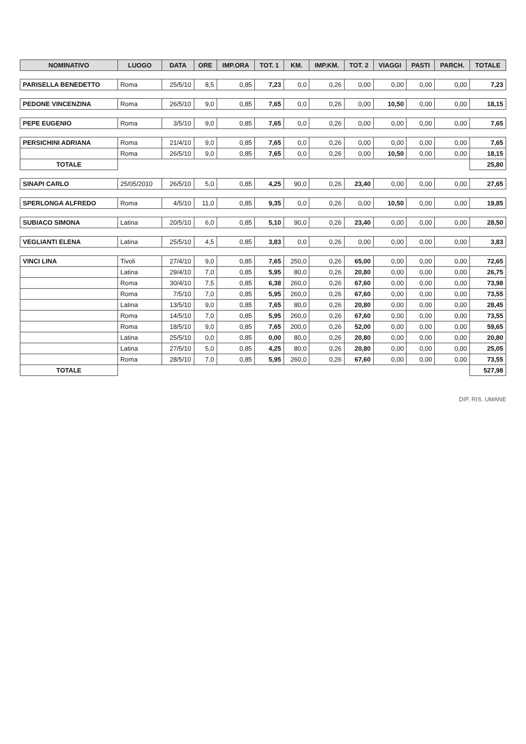| NOMINATIVO | LUOGO | DATA | ORE | IMP.ORA | TOT. 1 | KM. | IMP.KM. | TOT. 2 | VIAGGI | PASTI | PARCH. | TOTALE |
| --- | --- | --- | --- | --- | --- | --- | --- | --- | --- | --- | --- | --- |
| PARISELLA BENEDETTO | Roma | 25/5/10 | 8,5 | 0,85 | 7,23 | 0,0 | 0,26 | 0,00 | 0,00 | 0,00 | 0,00 | 7,23 |
| PEDONE VINCENZINA | Roma | 26/5/10 | 9,0 | 0,85 | 7,65 | 0,0 | 0,26 | 0,00 | 10,50 | 0,00 | 0,00 | 18,15 |
| PEPE EUGENIO | Roma | 3/5/10 | 9,0 | 0,85 | 7,65 | 0,0 | 0,26 | 0,00 | 0,00 | 0,00 | 0,00 | 7,65 |
| PERSICHINI ADRIANA | Roma | 21/4/10 | 9,0 | 0,85 | 7,65 | 0,0 | 0,26 | 0,00 | 0,00 | 0,00 | 0,00 | 7,65 |
| | Roma | 26/5/10 | 9,0 | 0,85 | 7,65 | 0,0 | 0,26 | 0,00 | 10,50 | 0,00 | 0,00 | 18,15 |
| TOTALE | | | | | | | | | | | | 25,80 |
| SINAPI CARLO | 25/05/2010 | 26/5/10 | 5,0 | 0,85 | 4,25 | 90,0 | 0,26 | 23,40 | 0,00 | 0,00 | 0,00 | 27,65 |
| SPERLONGA ALFREDO | Roma | 4/5/10 | 11,0 | 0,85 | 9,35 | 0,0 | 0,26 | 0,00 | 10,50 | 0,00 | 0,00 | 19,85 |
| SUBIACO SIMONA | Latina | 20/5/10 | 6,0 | 0,85 | 5,10 | 90,0 | 0,26 | 23,40 | 0,00 | 0,00 | 0,00 | 28,50 |
| VEGLIANTI ELENA | Latina | 25/5/10 | 4,5 | 0,85 | 3,83 | 0,0 | 0,26 | 0,00 | 0,00 | 0,00 | 0,00 | 3,83 |
| VINCI LINA | Tivoli | 27/4/10 | 9,0 | 0,85 | 7,65 | 250,0 | 0,26 | 65,00 | 0,00 | 0,00 | 0,00 | 72,65 |
| | Latina | 29/4/10 | 7,0 | 0,85 | 5,95 | 80,0 | 0,26 | 20,80 | 0,00 | 0,00 | 0,00 | 26,75 |
| | Roma | 30/4/10 | 7,5 | 0,85 | 6,38 | 260,0 | 0,26 | 67,60 | 0,00 | 0,00 | 0,00 | 73,98 |
| | Roma | 7/5/10 | 7,0 | 0,85 | 5,95 | 260,0 | 0,26 | 67,60 | 0,00 | 0,00 | 0,00 | 73,55 |
| | Latina | 13/5/10 | 9,0 | 0,85 | 7,65 | 80,0 | 0,26 | 20,80 | 0,00 | 0,00 | 0,00 | 28,45 |
| | Roma | 14/5/10 | 7,0 | 0,85 | 5,95 | 260,0 | 0,26 | 67,60 | 0,00 | 0,00 | 0,00 | 73,55 |
| | Roma | 18/5/10 | 9,0 | 0,85 | 7,65 | 200,0 | 0,26 | 52,00 | 0,00 | 0,00 | 0,00 | 59,65 |
| | Latina | 25/5/10 | 0,0 | 0,85 | 0,00 | 80,0 | 0,26 | 20,80 | 0,00 | 0,00 | 0,00 | 20,80 |
| | Latina | 27/5/10 | 5,0 | 0,85 | 4,25 | 80,0 | 0,26 | 20,80 | 0,00 | 0,00 | 0,00 | 25,05 |
| | Roma | 28/5/10 | 7,0 | 0,85 | 5,95 | 260,0 | 0,26 | 67,60 | 0,00 | 0,00 | 0,00 | 73,55 |
| TOTALE | | | | | | | | | | | | 527,98 |
DIP. RIS. UMANE